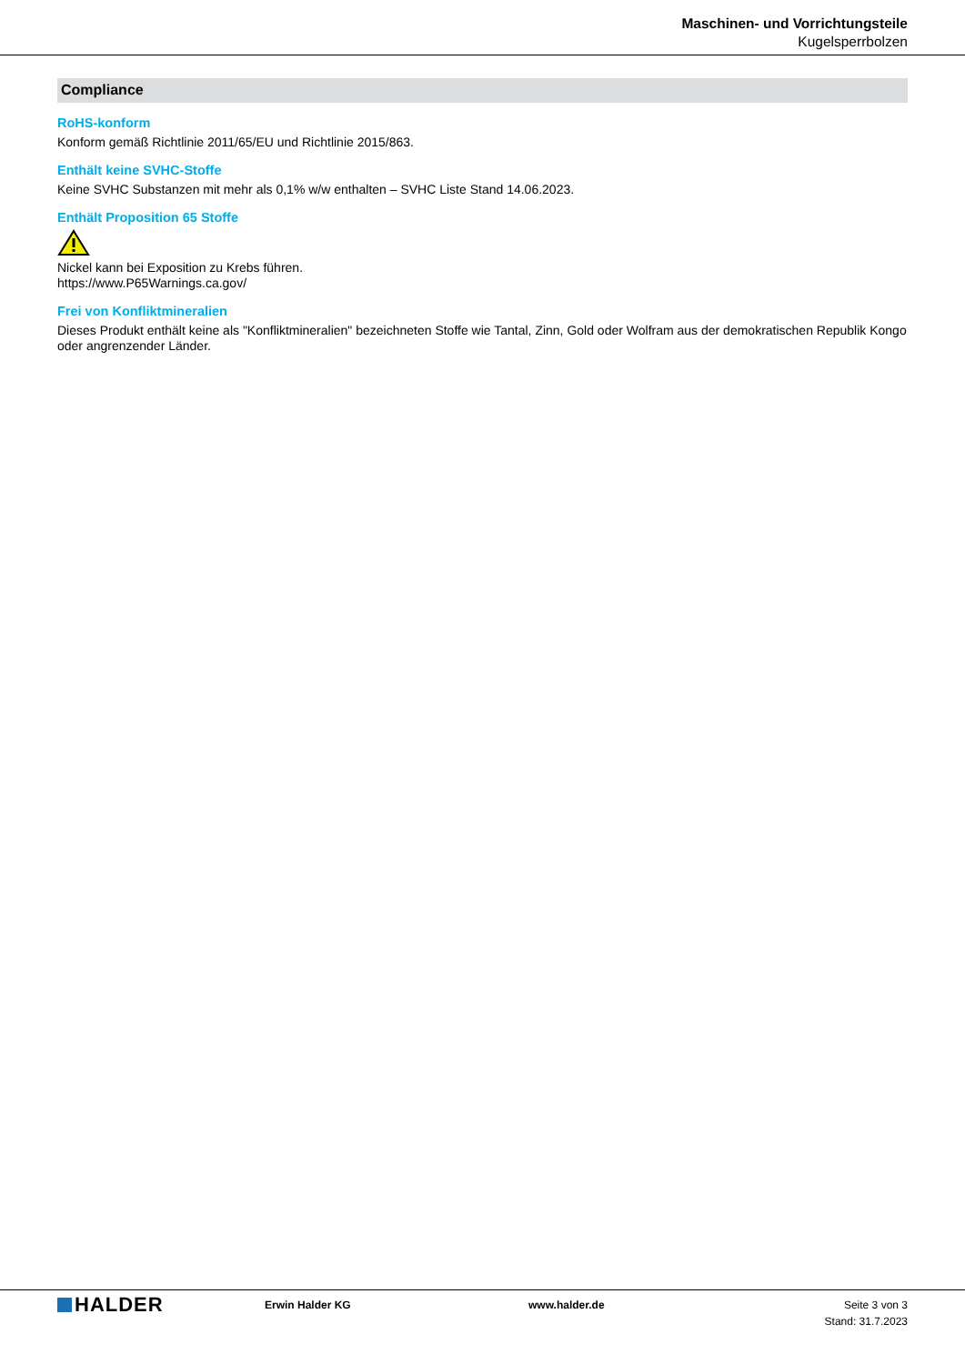Maschinen- und Vorrichtungsteile
Kugelsperrbolzen
Compliance
RoHS-konform
Konform gemäß Richtlinie 2011/65/EU und Richtlinie 2015/863.
Enthält keine SVHC-Stoffe
Keine SVHC Substanzen mit mehr als 0,1% w/w enthalten – SVHC Liste Stand 14.06.2023.
Enthält Proposition 65 Stoffe
Nickel kann bei Exposition zu Krebs führen.
https://www.P65Warnings.ca.gov/
Frei von Konfliktmineralien
Dieses Produkt enthält keine als "Konfliktmineralien" bezeichneten Stoffe wie Tantal, Zinn, Gold oder Wolfram aus der demokratischen Republik Kongo oder angrenzender Länder.
HALDER
Erwin Halder KG www.halder.de Seite 3 von 3
Stand: 31.7.2023